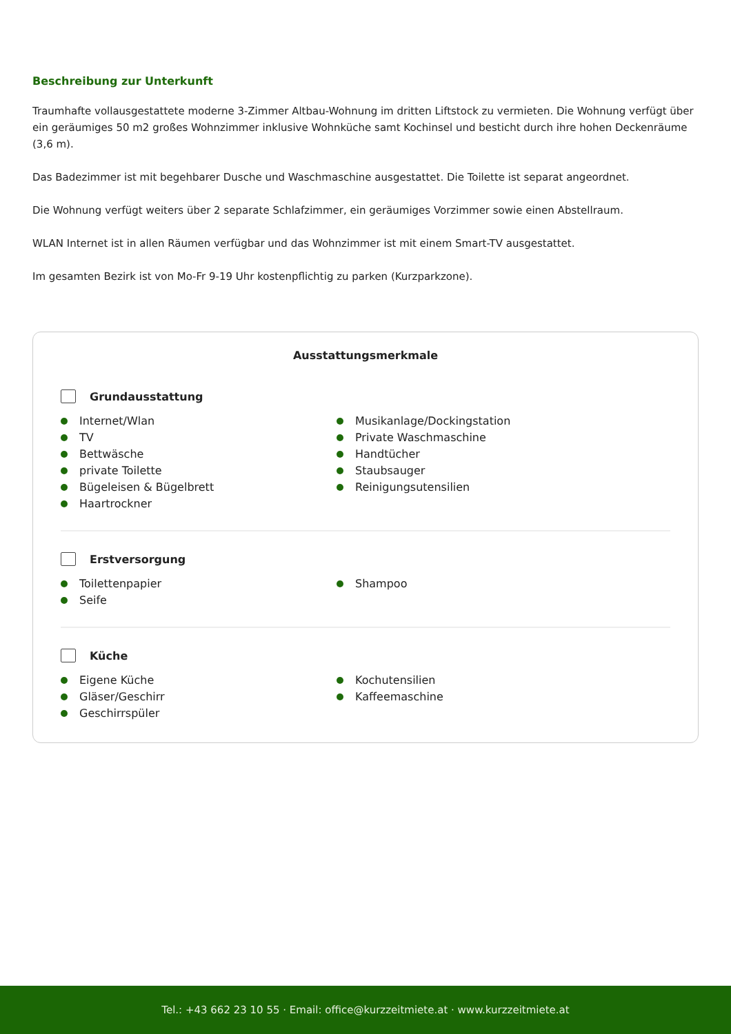Beschreibung zur Unterkunft
Traumhafte vollausgestattete moderne 3-Zimmer Altbau-Wohnung im dritten Liftstock zu vermieten. Die Wohnung verfügt über ein geräumiges 50 m2 großes Wohnzimmer inklusive Wohnküche samt Kochinsel und besticht durch ihre hohen Deckenräume (3,6 m).
Das Badezimmer ist mit begehbarer Dusche und Waschmaschine ausgestattet. Die Toilette ist separat angeordnet.
Die Wohnung verfügt weiters über 2 separate Schlafzimmer, ein geräumiges Vorzimmer sowie einen Abstellraum.
WLAN Internet ist in allen Räumen verfügbar und das Wohnzimmer ist mit einem Smart-TV ausgestattet.
Im gesamten Bezirk ist von Mo-Fr 9-19 Uhr kostenpflichtig zu parken (Kurzparkzone).
Ausstattungsmerkmale
Grundausstattung
Internet/Wlan
TV
Bettwäsche
private Toilette
Bügeleisen & Bügelbrett
Haartrockner
Musikanlage/Dockingstation
Private Waschmaschine
Handtücher
Staubsauger
Reinigungsutensilien
Erstversorgung
Toilettenpapier
Seife
Shampoo
Küche
Eigene Küche
Gläser/Geschirr
Geschirrspüler
Kochutensilien
Kaffeemaschine
Tel.: +43 662 23 10 55 · Email: office@kurzzeitmiete.at · www.kurzzeitmiete.at